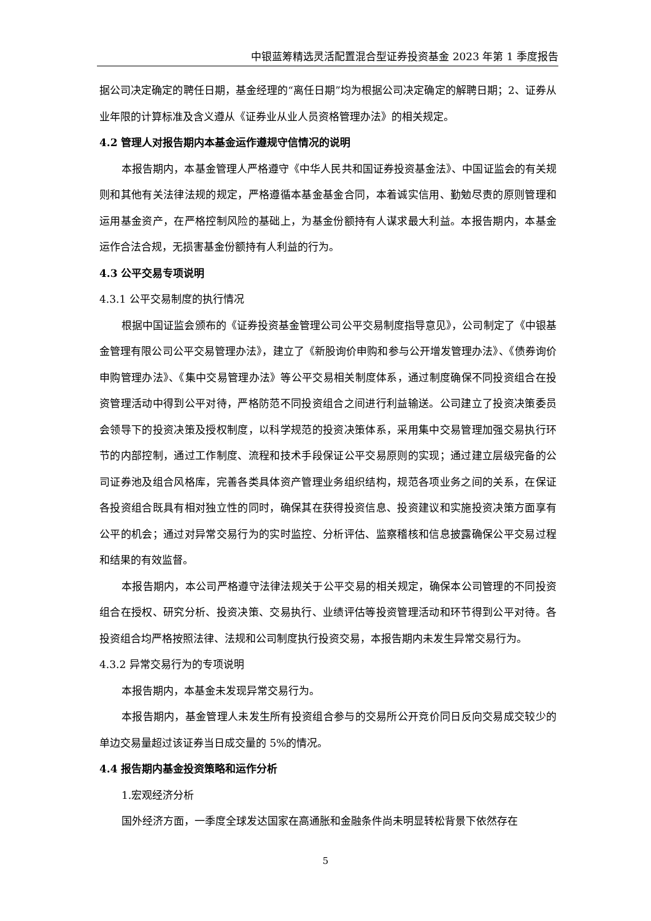中银蓝筹精选灵活配置混合型证券投资基金 2023 年第 1 季度报告
据公司决定确定的聘任日期，基金经理的“离任日期”均为根据公司决定确定的解聘日期；2、证券从业年限的计算标准及含义遵从《证券业从业人员资格管理办法》的相关规定。
4.2 管理人对报告期内本基金运作遵规守信情况的说明
本报告期内，本基金管理人严格遵守《中华人民共和国证券投资基金法》、中国证监会的有关规则和其他有关法律法规的规定，严格遵循本基金基金合同，本着诚实信用、勤勉尽责的原则管理和运用基金资产，在严格控制风险的基础上，为基金份额持有人谋求最大利益。本报告期内，本基金运作合法合规，无损害基金份额持有人利益的行为。
4.3 公平交易专项说明
4.3.1 公平交易制度的执行情况
根据中国证监会颁布的《证券投资基金管理公司公平交易制度指导意见》，公司制定了《中银基金管理有限公司公平交易管理办法》，建立了《新股询价申购和参与公开增发管理办法》、《债券询价申购管理办法》、《集中交易管理办法》等公平交易相关制度体系，通过制度确保不同投资组合在投资管理活动中得到公平对待，严格防范不同投资组合之间进行利益输送。公司建立了投资决策委员会领导下的投资决策及授权制度，以科学规范的投资决策体系，采用集中交易管理加强交易执行环节的内部控制，通过工作制度、流程和技术手段保证公平交易原则的实现；通过建立层级完备的公司证券池及组合风格库，完善各类具体资产管理业务组织结构，规范各项业务之间的关系，在保证各投资组合既具有相对独立性的同时，确保其在获得投资信息、投资建议和实施投资决策方面享有公平的机会；通过对异常交易行为的实时监控、分析评估、监察稽核和信息披露确保公平交易过程和结果的有效监督。
本报告期内，本公司严格遵守法律法规关于公平交易的相关规定，确保本公司管理的不同投资组合在授权、研究分析、投资决策、交易执行、业绩评估等投资管理活动和环节得到公平对待。各投资组合均严格按照法律、法规和公司制度执行投资交易，本报告期内未发生异常交易行为。
4.3.2 异常交易行为的专项说明
本报告期内，本基金未发现异常交易行为。
本报告期内，基金管理人未发生所有投资组合参与的交易所公开竞价同日反向交易成交较少的单边交易量超过该证券当日成交量的 5%的情况。
4.4 报告期内基金投资策略和运作分析
1.宏观经济分析
国外经济方面，一季度全球发达国家在高通胀和金融条件尚未明显转松背景下依然存在
5